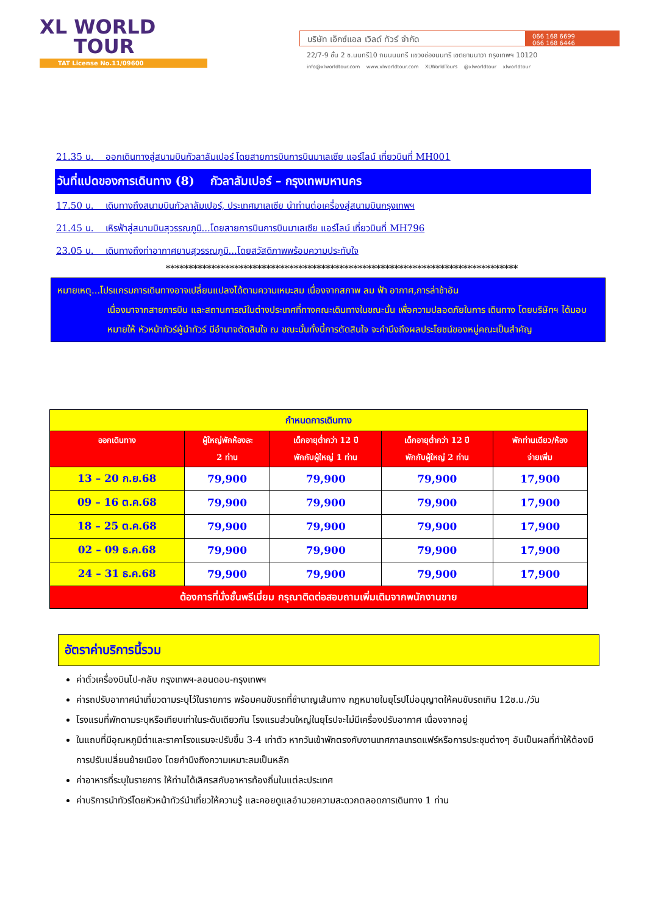XL WORLD
TOUR
TAT License No.11/09600
บริษัท เอ็กซ์แอล เวิลด์ ทัวร์ จำกัด
066 168 6699
066 168 6446
22/7-9 ชั้น 2 ซ.นนทรี10 ถนนนนทรี แขวงช่องนนทรี เขตยานนาวา กรุงเทพฯ 10120
info@xlworldtour.com www.xlworldtour.com XLWorldTours @xlworldtour xlworldtour
21.35 น. ออกเดินทางสู่สนามบินกัวลาลัมเปอร์ โดยสายการบินการบินมาเลเซีย แอร์ไลน์ เที่ยวบินที่ MH001
วันที่แปดของการเดินทาง (8) กัวลาลัมเปอร์ – กรุงเทพมหานคร
17.50 น. เดินทางถึงสนามบินกัวลาลัมเปอร์, ประเทศมาเลเซีย นำท่านต่อเครื่องสู่สนามบินกรุงเทพฯ
21.45 น. เหิรฟ้าสู่สนามบินสุวรรณภูมิ...โดยสายการบินการบินมาเลเซีย แอร์ไลน์ เที่ยวบินที่ MH796
23.05 น. เดินทางถึงท่าอากาศยานสุวรรณภูมิ...โดยสวัสดิภาพพร้อมความประทับใจ
*****************************************************************************
หมายเหตุ...โปรแกรมการเดินทางอาจเปลี่ยนแปลงได้ตามความเหมะสม เนื่องจากสภาพ ลม ฟ้า อากาศ,การล่าช้าอัน
เนื่องมาจากสายการบิน และสถานการณ์ในต่างประเทศที่ทางคณะเดินทางในขณะนั้น เพื่อความปลอดภัยในการ เดินทาง โดยบริษัทฯ ได้มอบหมายให้ หัวหน้าทัวร์ผู้นำทัวร์ มีอำนาจตัดสินใจ ณ ขณะนั้นทั้งนี้การตัดสินใจ จะคำนึงถึงผลประโยชน์ของหมู่คณะเป็นสำคัญ
| กำหนดการเดินทาง | | | | |
| ออกเดินทาง | ผู้ใหญ่พักห้องละ 2 ท่าน | เด็กอายุต่ำกว่า 12 ปี พักกับผู้ใหญ่ 1 ท่าน | เด็กอายุต่ำกว่า 12 ปี พักกับผู้ใหญ่ 2 ท่าน | พักท่านเดียว/ห้อง จ่ายเพิ่ม |
| 13 – 20 ก.ย.68 | 79,900 | 79,900 | 79,900 | 17,900 |
| 09 – 16 ต.ค.68 | 79,900 | 79,900 | 79,900 | 17,900 |
| 18 – 25 ต.ค.68 | 79,900 | 79,900 | 79,900 | 17,900 |
| 02 – 09 ธ.ค.68 | 79,900 | 79,900 | 79,900 | 17,900 |
| 24 – 31 ธ.ค.68 | 79,900 | 79,900 | 79,900 | 17,900 |
| ต้องการที่นั่งชั้นพรีเมี่ยม กรุณาติดต่อสอบถามเพิ่มเติมจากพนักงานขาย | | | | |
อัตราค่าบริการนี้รวม
ค่าตั๋วเครื่องบินไป-กลับ กรุงเทพฯ-ลอนดอน-กรุงเทพฯ
ค่ารถปรับอากาศนำเที่ยวตามระบุไว้ในรายการ พร้อมคนขับรถที่ชำนาญเส้นทาง กฎหมายในยุโรปไม่อนุญาตให้คนขับรถเกิน 12ช.ม./วัน
โรงแรมที่พักตามระบุหรือเทียบเท่าในระดับเดียวกัน โรงแรมส่วนใหญ่ในยุโรปจะไม่มีเครื่องปรับอากาศ เนื่องจากอยู่
ในแถบที่มีอุณหภูมิต่ำและราคาโรงแรมจะปรับขึ้น 3-4 เท่าตัว หากวันเข้าพักตรงกับงานเทศกาลเทรดแฟร์หรือการประชุมต่างๆ อันเป็นผลที่ทำให้ต้องมีการปรับเปลี่ยนย้ายเมือง โดยคำนึงถึงความเหมาะสมเป็นหลัก
ค่าอาหารที่ระบุในรายการ ให้ท่านได้เลิศรสกับอาหารท้องถิ่นในแต่ละประเทศ
ค่าบริการนำทัวร์โดยหัวหน้าทัวร์นำเที่ยวให้ความรู้ และคอยดูแลอำนวยความสะดวกตลอดการเดินทาง 1 ท่าน